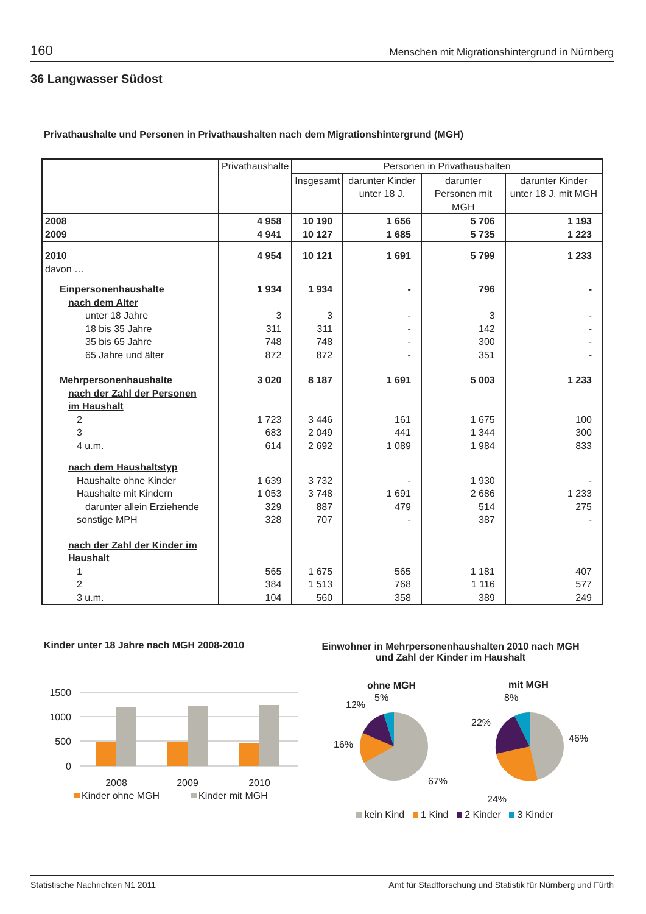160 Menschen mit Migrationshintergrund in Nürnberg
36 Langwasser Südost
Privathaushalte und Personen in Privathaushalten nach dem Migrationshintergrund (MGH)
| | Privathaushalte | Personen in Privathaushalten | | | |
| --- | --- | --- | --- | --- | --- |
| | | Insgesamt | darunter Kinder unter 18 J. | darunter Personen mit MGH | darunter Kinder unter 18 J. mit MGH |
| 2008 | 4 958 | 10 190 | 1 656 | 5 706 | 1 193 |
| 2009 | 4 941 | 10 127 | 1 685 | 5 735 | 1 223 |
| 2010 | 4 954 | 10 121 | 1 691 | 5 799 | 1 233 |
| davon … | | | | | |
| Einpersonenhaushalte | 1 934 | 1 934 | - | 796 | - |
| nach dem Alter | | | | | |
| unter 18 Jahre | 3 | 3 | - | 3 | - |
| 18 bis 35 Jahre | 311 | 311 | - | 142 | - |
| 35 bis 65 Jahre | 748 | 748 | - | 300 | - |
| 65 Jahre und älter | 872 | 872 | - | 351 | - |
| Mehrpersonenhaushalte | 3 020 | 8 187 | 1 691 | 5 003 | 1 233 |
| nach der Zahl der Personen im Haushalt | | | | | |
| 2 | 1 723 | 3 446 | 161 | 1 675 | 100 |
| 3 | 683 | 2 049 | 441 | 1 344 | 300 |
| 4 u.m. | 614 | 2 692 | 1 089 | 1 984 | 833 |
| nach dem Haushaltstyp | | | | | |
| Haushalte ohne Kinder | 1 639 | 3 732 | - | 1 930 | - |
| Haushalte mit Kindern | 1 053 | 3 748 | 1 691 | 2 686 | 1 233 |
| darunter allein Erziehende | 329 | 887 | 479 | 514 | 275 |
| sonstige MPH | 328 | 707 | - | 387 | - |
| nach der Zahl der Kinder im Haushalt | | | | | |
| 1 | 565 | 1 675 | 565 | 1 181 | 407 |
| 2 | 384 | 1 513 | 768 | 1 116 | 577 |
| 3 u.m. | 104 | 560 | 358 | 389 | 249 |
Kinder unter 18 Jahre nach MGH 2008-2010
Einwohner in Mehrpersonenhaushalten 2010 nach MGH
und Zahl der Kinder im Haushalt
1500
1000
500
0
2008
2009
2010
Kinder ohne MGH
Kinder mit MGH
ohne MGH
mit MGH
5%
12%
16%
67%
8%
22%
46%
24%
kein Kind 1 Kind 2 Kinder 3 Kinder
Statistische Nachrichten N1 2011 Amt für Stadtforschung und Statistik für Nürnberg und Fürth